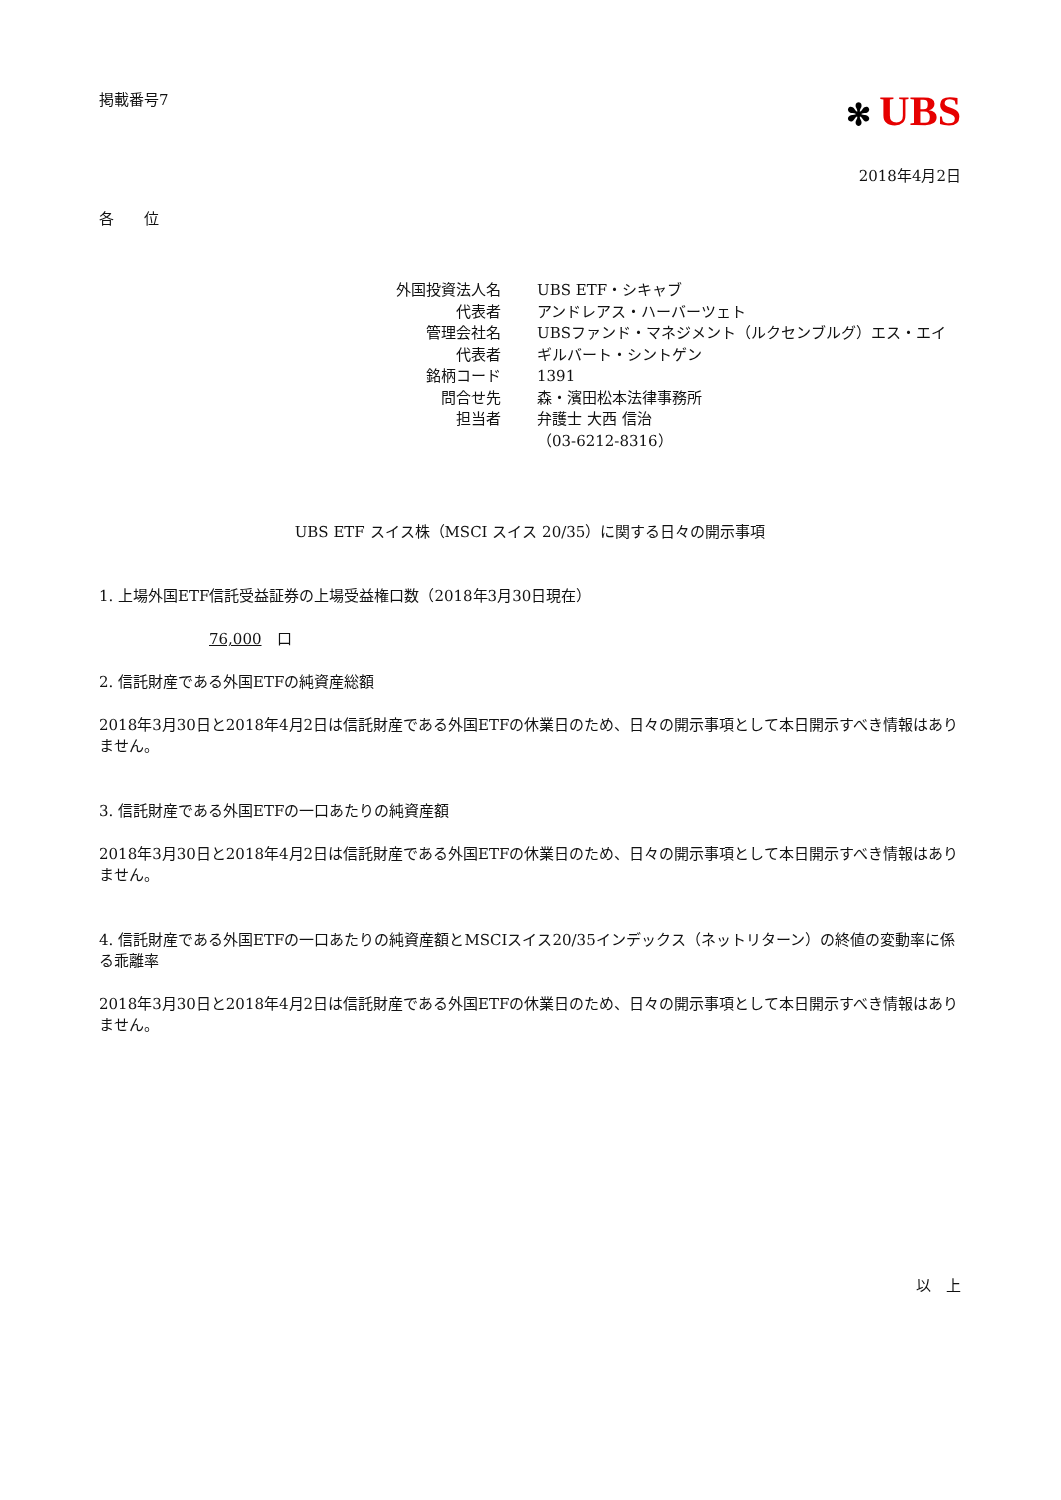掲載番号7
✻ UBS
2018年4月2日
各　　位
| 外国投資法人名 | UBS ETF・シキャブ |
| 代表者 | アンドレアス・ハーバーツェト |
| 管理会社名 | UBSファンド・マネジメント（ルクセンブルグ）エス・エイ |
| 代表者 | ギルバート・シントゲン |
| 銘柄コード | 1391 |
| 問合せ先 | 森・濱田松本法律事務所 |
| 担当者 | 弁護士 大西 信治 （03-6212-8316） |
UBS ETF スイス株（MSCI スイス 20/35）に関する日々の開示事項
1. 上場外国ETF信託受益証券の上場受益権口数（2018年3月30日現在）
76,000　口
2. 信託財産である外国ETFの純資産総額
2018年3月30日と2018年4月2日は信託財産である外国ETFの休業日のため、日々の開示事項として本日開示すべき情報はありません。
3. 信託財産である外国ETFの一口あたりの純資産額
2018年3月30日と2018年4月2日は信託財産である外国ETFの休業日のため、日々の開示事項として本日開示すべき情報はありません。
4. 信託財産である外国ETFの一口あたりの純資産額とMSCIスイス20/35インデックス（ネットリターン）の終値の変動率に係る乖離率
2018年3月30日と2018年4月2日は信託財産である外国ETFの休業日のため、日々の開示事項として本日開示すべき情報はありません。
以　上